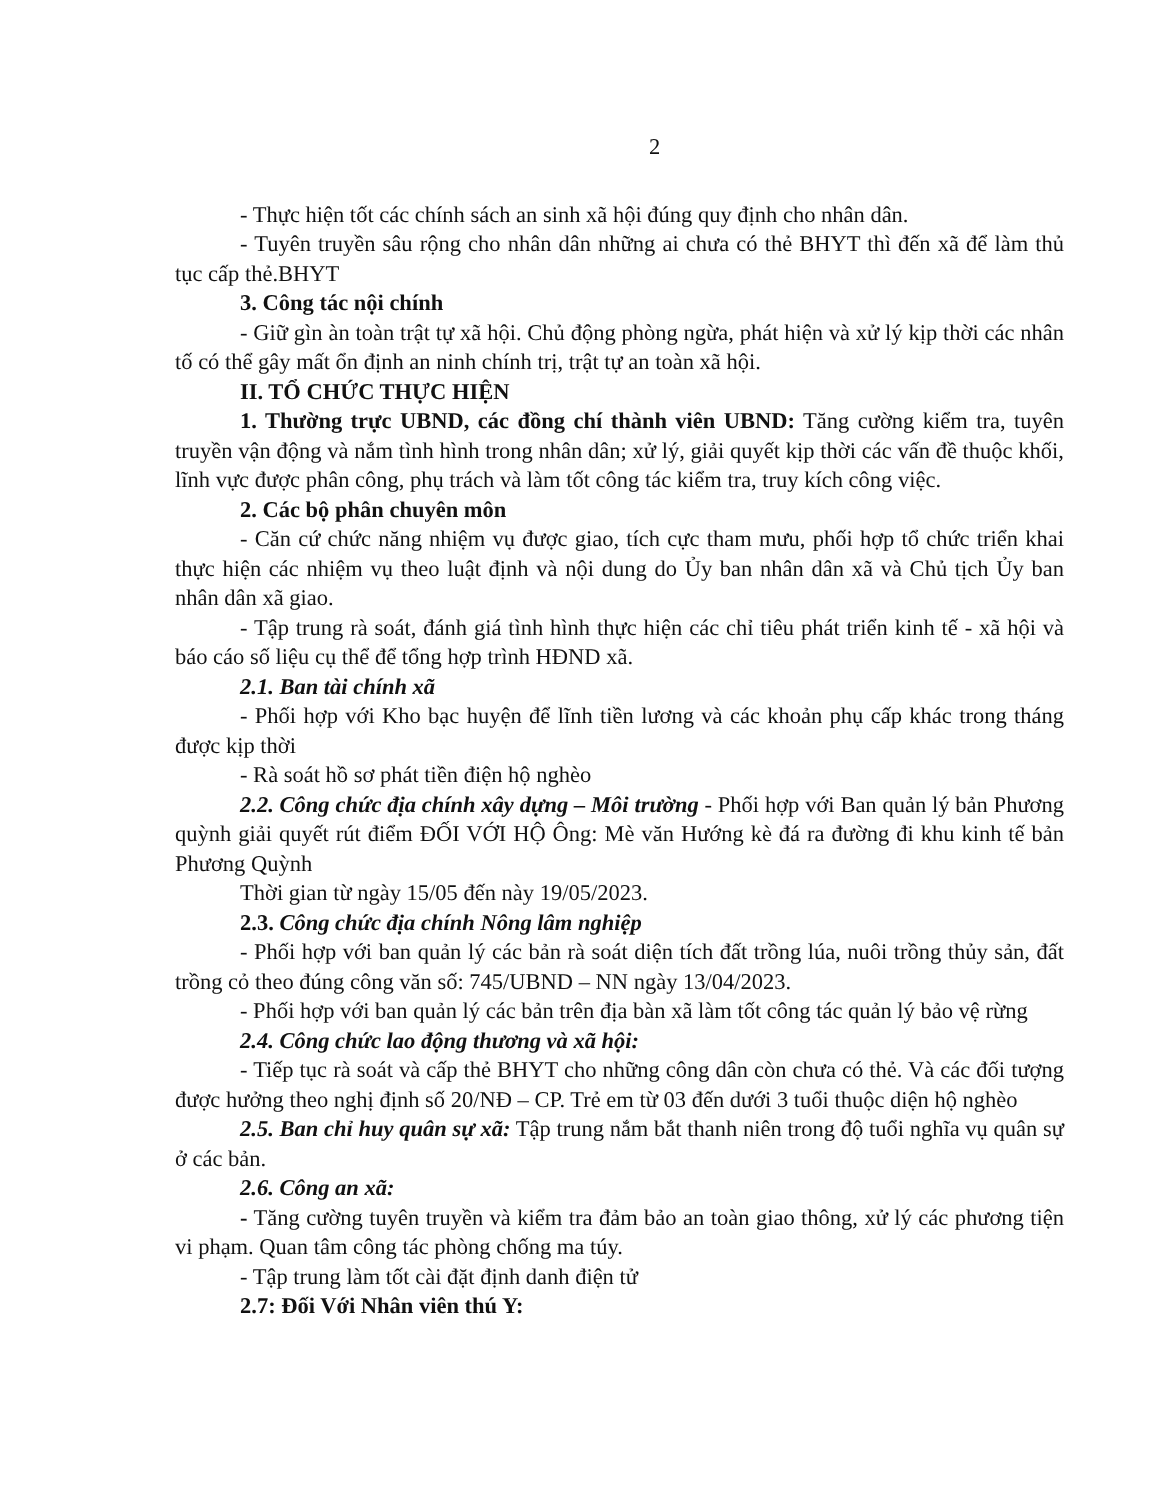2
- Thực hiện tốt các chính sách an sinh xã hội đúng quy định cho nhân dân.
- Tuyên truyền sâu rộng cho nhân dân những ai chưa có thẻ BHYT thì đến xã để làm thủ tục cấp thẻ.BHYT
3. Công tác nội chính
- Giữ gìn àn toàn trật tự xã hội. Chủ động phòng ngừa, phát hiện và xử lý kịp thời các nhân tố có thể gây mất ổn định an ninh chính trị, trật tự an toàn xã hội.
II. TỔ CHỨC THỰC HIỆN
1. Thường trực UBND, các đồng chí thành viên UBND: Tăng cường kiểm tra, tuyên truyền vận động và nắm tình hình trong nhân dân; xử lý, giải quyết kịp thời các vấn đề thuộc khối, lĩnh vực được phân công, phụ trách và làm tốt công tác kiểm tra, truy kích công việc.
2. Các bộ phân chuyên môn
- Căn cứ chức năng nhiệm vụ được giao, tích cực tham mưu, phối hợp tổ chức triển khai thực hiện các nhiệm vụ theo luật định và nội dung do Ủy ban nhân dân xã và Chủ tịch Ủy ban nhân dân xã giao.
- Tập trung rà soát, đánh giá tình hình thực hiện các chỉ tiêu phát triển kinh tế - xã hội và báo cáo số liệu cụ thể để tổng hợp trình HĐND xã.
2.1. Ban tài chính xã
- Phối hợp với Kho bạc huyện để lĩnh tiền lương và các khoản phụ cấp khác trong tháng được kịp thời
- Rà soát hồ sơ phát tiền điện hộ nghèo
2.2. Công chức địa chính xây dựng – Môi trường - Phối hợp với Ban quản lý bản Phương quỳnh giải quyết rút điểm ĐỐI VỚI HỘ Ông: Mè văn Hướng kè đá ra đường đi khu kinh tế bản Phương Quỳnh
Thời gian từ ngày 15/05 đến này 19/05/2023.
2.3. Công chức địa chính Nông lâm nghiệp
- Phối hợp với ban quản lý các bản rà soát diện tích đất trồng lúa, nuôi trồng thủy sản, đất trồng cỏ theo đúng công văn số: 745/UBND – NN ngày 13/04/2023.
- Phối hợp với ban quản lý các bản trên địa bàn xã làm tốt công tác quản lý bảo vệ rừng
2.4. Công chức lao động thương và xã hội:
- Tiếp tục rà soát và cấp thẻ BHYT cho những công dân còn chưa có thẻ. Và các đối tượng được hưởng theo nghị định số 20/NĐ – CP. Trẻ em từ 03 đến dưới 3 tuổi thuộc diện hộ nghèo
2.5. Ban chỉ huy quân sự xã: Tập trung nắm bắt thanh niên trong độ tuổi nghĩa vụ quân sự ở các bản.
2.6. Công an xã:
- Tăng cường tuyên truyền và kiểm tra đảm bảo an toàn giao thông, xử lý các phương tiện vi phạm. Quan tâm công tác phòng chống ma túy.
- Tập trung làm tốt cài đặt định danh điện tử
2.7: Đối Với Nhân viên thú Y: